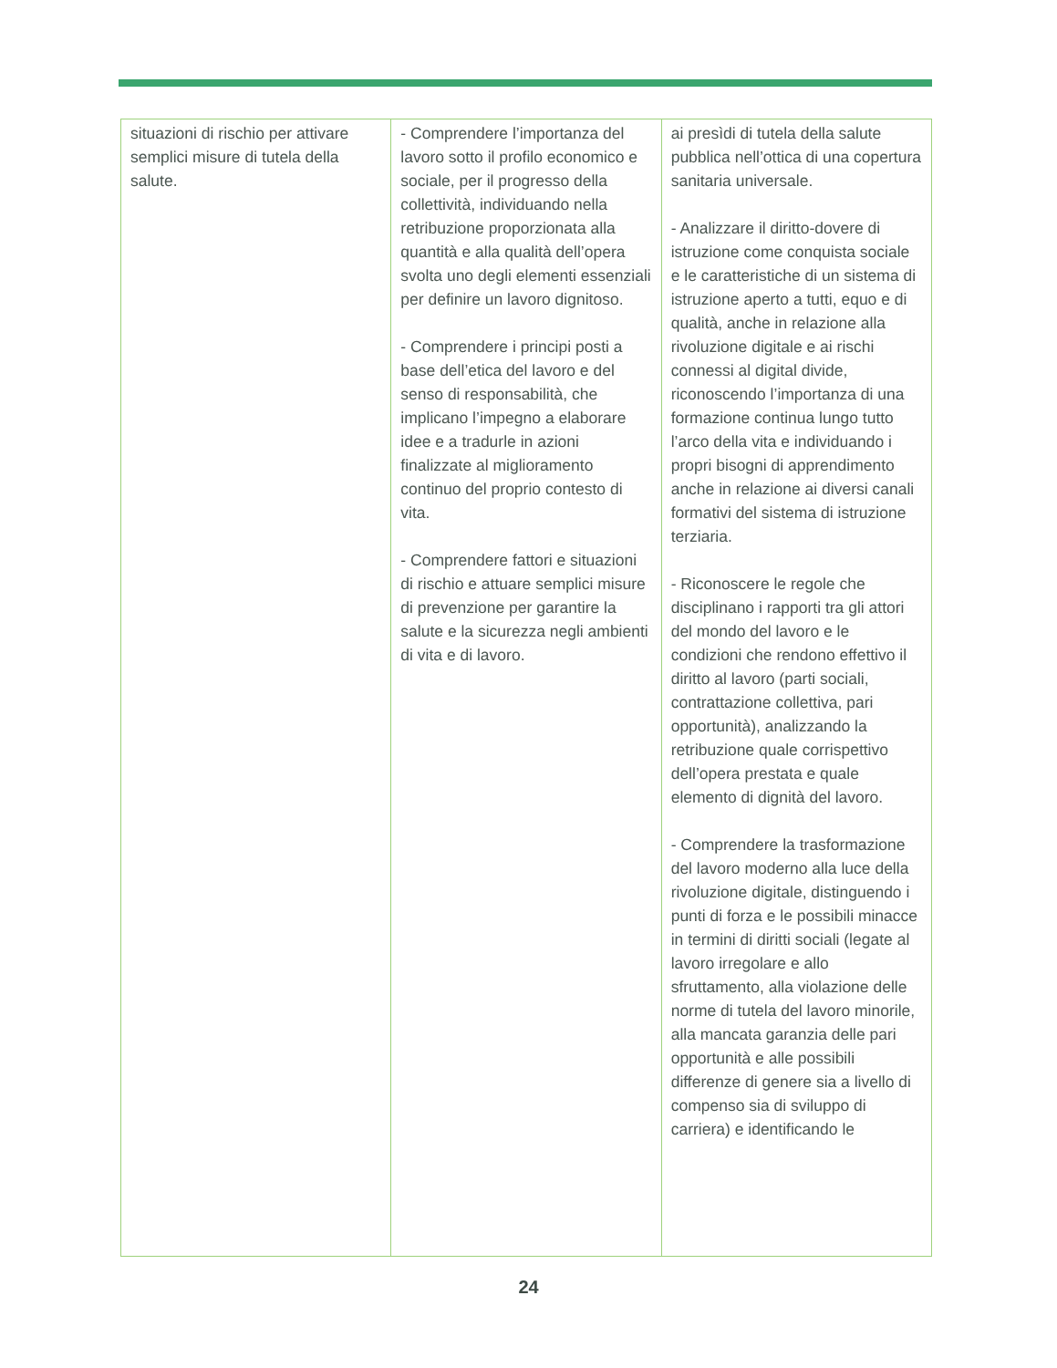| situazioni di rischio per attivare semplici misure di tutela della salute. | - Comprendere l’importanza del lavoro sotto il profilo economico e sociale, per il progresso della collettività, individuando nella retribuzione proporzionata alla quantità e alla qualità dell’opera svolta uno degli elementi essenziali per definire un lavoro dignitoso. - Comprendere i principi posti a base dell’etica del lavoro e del senso di responsabilità, che implicano l’impegno a elaborare idee e a tradurle in azioni finalizzate al miglioramento continuo del proprio contesto di vita. - Comprendere fattori e situazioni di rischio e attuare semplici misure di prevenzione per garantire la salute e la sicurezza negli ambienti di vita e di lavoro. | ai presìdi di tutela della salute pubblica nell’ottica di una copertura sanitaria universale. - Analizzare il diritto-dovere di istruzione come conquista sociale e le caratteristiche di un sistema di istruzione aperto a tutti, equo e di qualità, anche in relazione alla rivoluzione digitale e ai rischi connessi al digital divide, riconoscendo l’importanza di una formazione continua lungo tutto l’arco della vita e individuando i propri bisogni di apprendimento anche in relazione ai diversi canali formativi del sistema di istruzione terziaria. - Riconoscere le regole che disciplinano i rapporti tra gli attori del mondo del lavoro e le condizioni che rendono effettivo il diritto al lavoro (parti sociali, contrattazione collettiva, pari opportunità), analizzando la retribuzione quale corrispettivo dell’opera prestata e quale elemento di dignità del lavoro. - Comprendere la trasformazione del lavoro moderno alla luce della rivoluzione digitale, distinguendo i punti di forza e le possibili minacce in termini di diritti sociali (legate al lavoro irregolare e allo sfruttamento, alla violazione delle norme di tutela del lavoro minorile, alla mancata garanzia delle pari opportunità e alle possibili differenze di genere sia a livello di compenso sia di sviluppo di carriera) e identificando le |
24